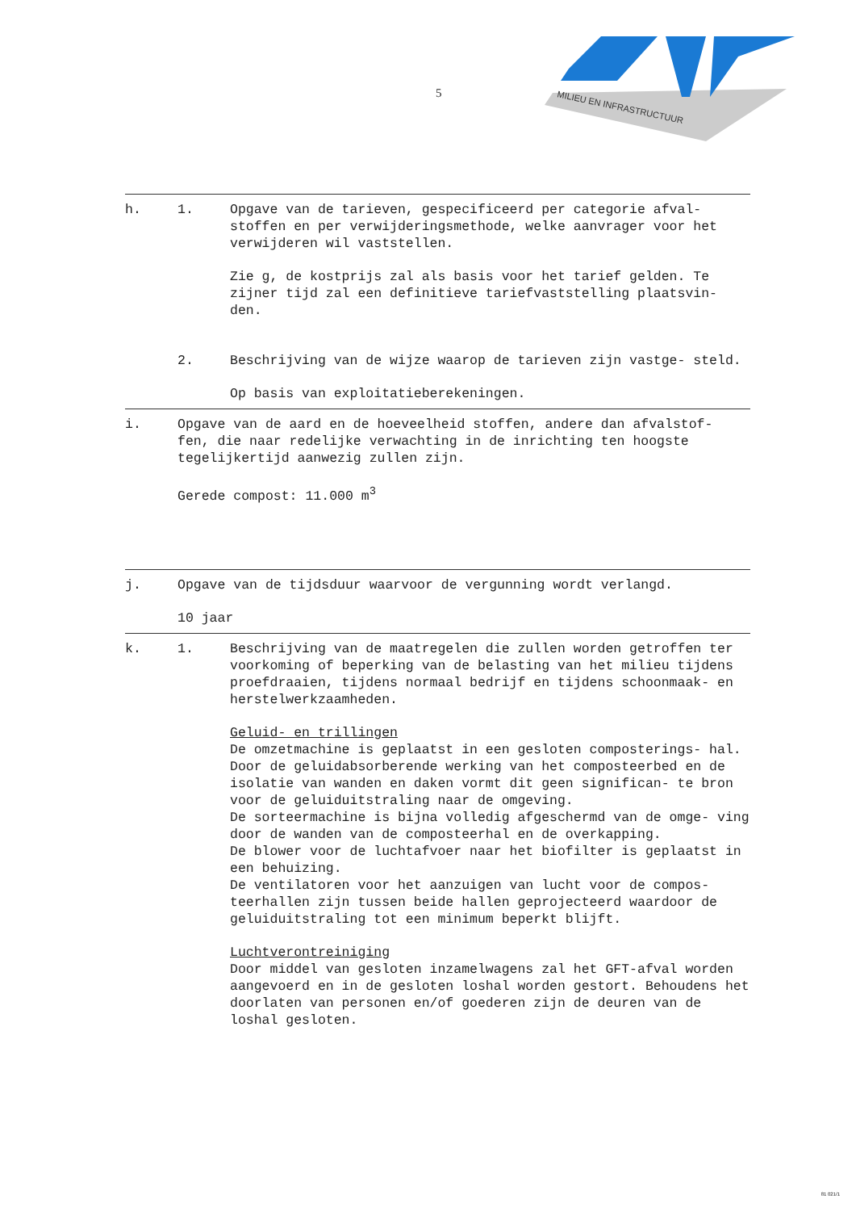5
MILIEU EN INFRASTRUCTUUR
h. 1. Opgave van de tarieven, gespecificeerd per categorie afval- stoffen en per verwijderingsmethode, welke aanvrager voor het verwijderen wil vaststellen.
Zie g, de kostprijs zal als basis voor het tarief gelden. Te zijner tijd zal een definitieve tariefvaststelling plaatsvin- den.
2. Beschrijving van de wijze waarop de tarieven zijn vastge- steld.
Op basis van exploitatieberekeningen.
i. Opgave van de aard en de hoeveelheid stoffen, andere dan afvalstof- fen, die naar redelijke verwachting in de inrichting ten hoogste tegelijkertijd aanwezig zullen zijn.
Gerede compost: 11.000 m<sup>3</sup>
j. Opgave van de tijdsduur waarvoor de vergunning wordt verlangd.
10 jaar
k. 1. Beschrijving van de maatregelen die zullen worden getroffen ter voorkoming of beperking van de belasting van het milieu tijdens proefdraaien, tijdens normaal bedrijf en tijdens schoonmaak- en herstelwerkzaamheden.
Geluid- en trillingen
De omzetmachine is geplaatst in een gesloten composterings- hal. Door de geluidabsorberende werking van het composteerbed en de isolatie van wanden en daken vormt dit geen significan- te bron voor de geluiduitstraling naar de omgeving.
De sorteermachine is bijna volledig afgeschermd van de omge- ving door de wanden van de composteerhal en de overkapping.
De blower voor de luchtafvoer naar het biofilter is geplaatst in een behuizing.
De ventilatoren voor het aanzuigen van lucht voor de compos- teerhallen zijn tussen beide hallen geprojecteerd waardoor de geluiduitstraling tot een minimum beperkt blijft.
Luchtverontreiniging
Door middel van gesloten inzamelwagens zal het GFT-afval worden aangevoerd en in de gesloten loshal worden gestort. Behoudens het doorlaten van personen en/of goederen zijn de deuren van de loshal gesloten.
81 021/1